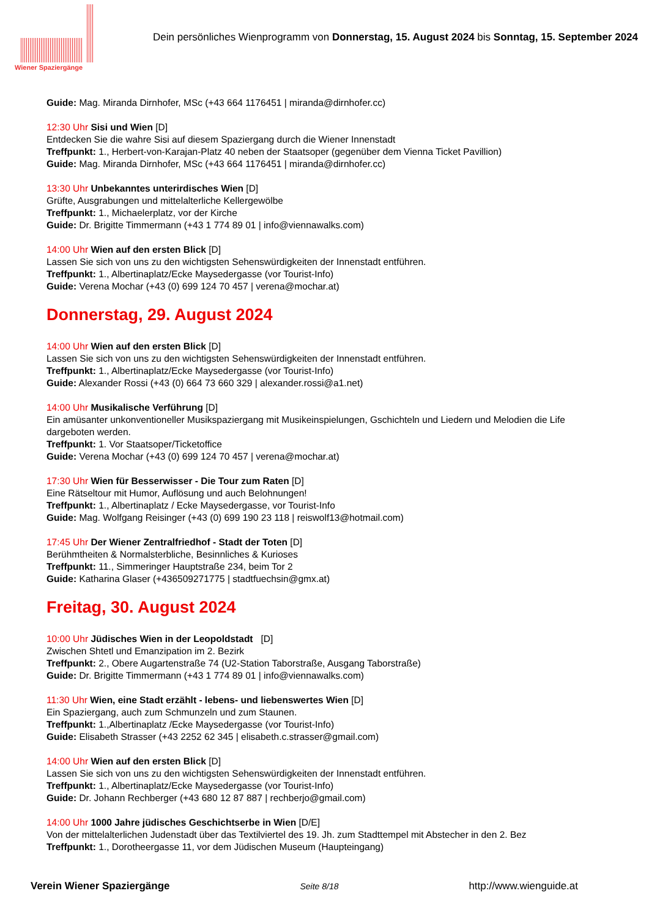Wiener Spaziergänge
Dein persönliches Wienprogramm von Donnerstag, 15. August 2024 bis Sonntag, 15. September 2024
Guide: Mag. Miranda Dirnhofer, MSc (+43 664 1176451 | miranda@dirnhofer.cc)
12:30 Uhr Sisi und Wien [D]
Entdecken Sie die wahre Sisi auf diesem Spaziergang durch die Wiener Innenstadt
Treffpunkt: 1., Herbert-von-Karajan-Platz 40 neben der Staatsoper (gegenüber dem Vienna Ticket Pavillion)
Guide: Mag. Miranda Dirnhofer, MSc (+43 664 1176451 | miranda@dirnhofer.cc)
13:30 Uhr Unbekanntes unterirdisches Wien [D]
Grüfte, Ausgrabungen und mittelalterliche Kellergewölbe
Treffpunkt: 1., Michaelerplatz, vor der Kirche
Guide: Dr. Brigitte Timmermann (+43 1 774 89 01 | info@viennawalks.com)
14:00 Uhr Wien auf den ersten Blick [D]
Lassen Sie sich von uns zu den wichtigsten Sehenswürdigkeiten der Innenstadt entführen.
Treffpunkt: 1., Albertinaplatz/Ecke Maysedergasse (vor Tourist-Info)
Guide: Verena Mochar (+43 (0) 699 124 70 457 | verena@mochar.at)
Donnerstag, 29. August 2024
14:00 Uhr Wien auf den ersten Blick [D]
Lassen Sie sich von uns zu den wichtigsten Sehenswürdigkeiten der Innenstadt entführen.
Treffpunkt: 1., Albertinaplatz/Ecke Maysedergasse (vor Tourist-Info)
Guide: Alexander Rossi (+43 (0) 664 73 660 329 | alexander.rossi@a1.net)
14:00 Uhr Musikalische Verführung [D]
Ein amüsanter unkonventioneller Musikspaziergang mit Musikeinspielungen, Gschichteln und Liedern und Melodien die Life dargeboten werden.
Treffpunkt: 1. Vor Staatsoper/Ticketoffice
Guide: Verena Mochar (+43 (0) 699 124 70 457 | verena@mochar.at)
17:30 Uhr Wien für Besserwisser - Die Tour zum Raten [D]
Eine Rätseltour mit Humor, Auflösung und auch Belohnungen!
Treffpunkt: 1., Albertinaplatz / Ecke Maysedergasse, vor Tourist-Info
Guide: Mag. Wolfgang Reisinger (+43 (0) 699 190 23 118 | reiswolf13@hotmail.com)
17:45 Uhr Der Wiener Zentralfriedhof - Stadt der Toten [D]
Berühmtheiten & Normalsterbliche, Besinnliches & Kurioses
Treffpunkt: 11., Simmeringer Hauptstraße 234, beim Tor 2
Guide: Katharina Glaser (+436509271775 | stadtfuechsin@gmx.at)
Freitag, 30. August 2024
10:00 Uhr Jüdisches Wien in der Leopoldstadt [D]
Zwischen Shtetl und Emanzipation im 2. Bezirk
Treffpunkt: 2., Obere Augartenstraße 74 (U2-Station Taborstraße, Ausgang Taborstraße)
Guide: Dr. Brigitte Timmermann (+43 1 774 89 01 | info@viennawalks.com)
11:30 Uhr Wien, eine Stadt erzählt - lebens- und liebenswertes Wien [D]
Ein Spaziergang, auch zum Schmunzeln und zum Staunen.
Treffpunkt: 1.,Albertinaplatz /Ecke Maysedergasse (vor Tourist-Info)
Guide: Elisabeth Strasser (+43 2252 62 345 | elisabeth.c.strasser@gmail.com)
14:00 Uhr Wien auf den ersten Blick [D]
Lassen Sie sich von uns zu den wichtigsten Sehenswürdigkeiten der Innenstadt entführen.
Treffpunkt: 1., Albertinaplatz/Ecke Maysedergasse (vor Tourist-Info)
Guide: Dr. Johann Rechberger (+43 680 12 87 887 | rechberjo@gmail.com)
14:00 Uhr 1000 Jahre jüdisches Geschichtserbe in Wien [D/E]
Von der mittelalterlichen Judenstadt über das Textilviertel des 19. Jh. zum Stadttempel mit Abstecher in den 2. Bez
Treffpunkt: 1., Dorotheergasse 11, vor dem Jüdischen Museum (Haupteingang)
Verein Wiener Spaziergänge Seite 8/18 http://www.wienguide.at